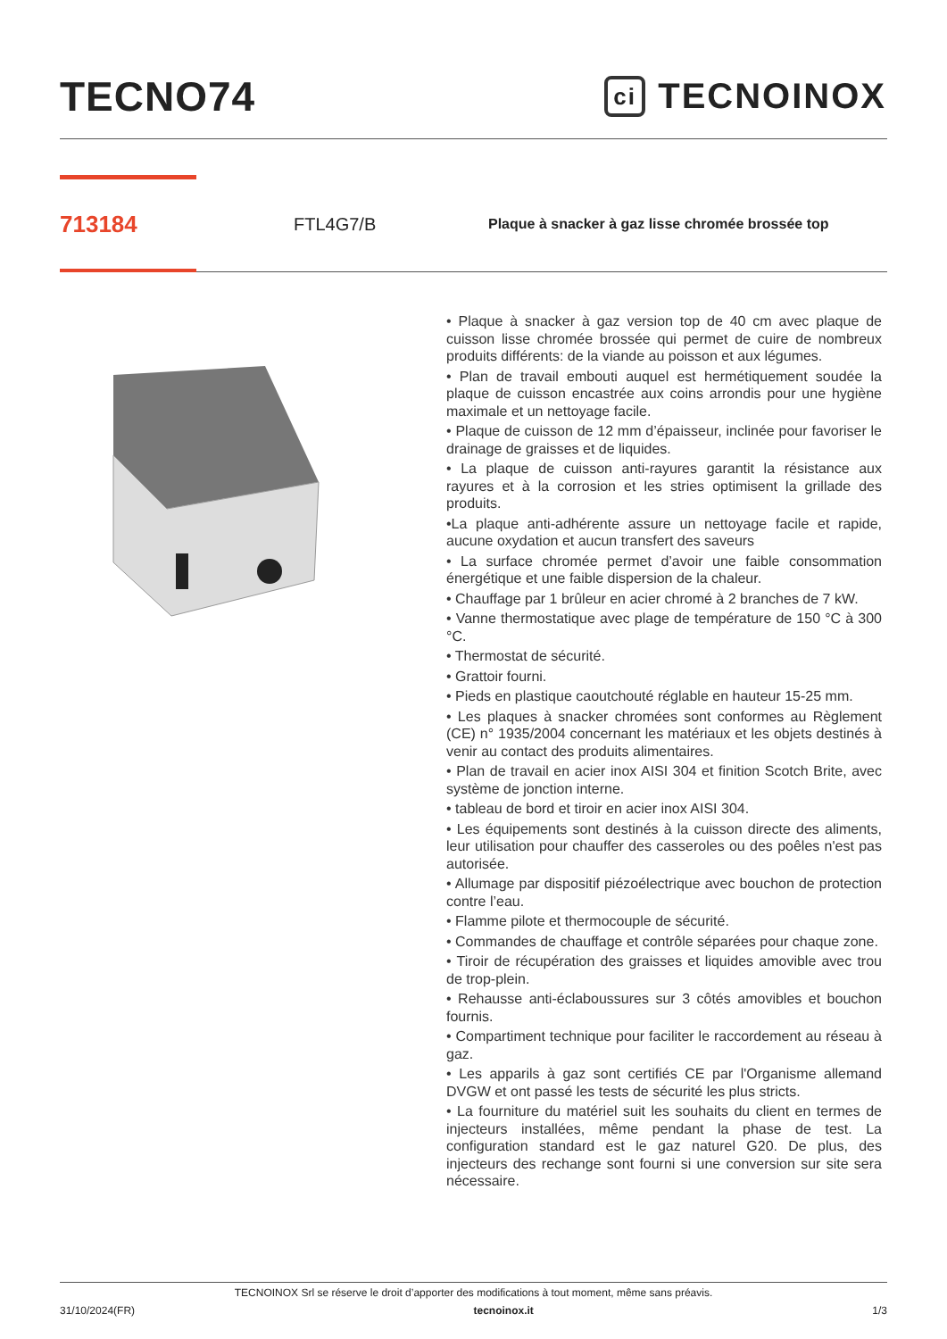TECNO74
ci TECNOINOX
713184
FTL4G7/B
Plaque à snacker à gaz lisse chromée brossée top
• Plaque à snacker à gaz version top de 40 cm avec plaque de cuisson lisse chromée brossée qui permet de cuire de nombreux produits différents: de la viande au poisson et aux légumes.
• Plan de travail embouti auquel est hermétiquement soudée la plaque de cuisson encastrée aux coins arrondis pour une hygiène maximale et un nettoyage facile.
• Plaque de cuisson de 12 mm d’épaisseur, inclinée pour favoriser le drainage de graisses et de liquides.
• La plaque de cuisson anti-rayures garantit la résistance aux rayures et à la corrosion et les stries optimisent la grillade des produits.
•La plaque anti-adhérente assure un nettoyage facile et rapide, aucune oxydation et aucun transfert des saveurs
• La surface chromée permet d’avoir une faible consommation énergétique et une faible dispersion de la chaleur.
• Chauffage par 1 brûleur en acier chromé à 2 branches de 7 kW.
• Vanne thermostatique avec plage de température de 150 °C à 300 °C.
• Thermostat de sécurité.
• Grattoir fourni.
• Pieds en plastique caoutchouté réglable en hauteur 15-25 mm.
• Les plaques à snacker chromées sont conformes au Règlement (CE) n° 1935/2004 concernant les matériaux et les objets destinés à venir au contact des produits alimentaires.
• Plan de travail en acier inox AISI 304 et finition Scotch Brite, avec système de jonction interne.
• tableau de bord et tiroir en acier inox AISI 304.
• Les équipements sont destinés à la cuisson directe des aliments, leur utilisation pour chauffer des casseroles ou des poêles n'est pas autorisée.
• Allumage par dispositif piézoélectrique avec bouchon de protection contre l’eau.
• Flamme pilote et thermocouple de sécurité.
• Commandes de chauffage et contrôle séparées pour chaque zone.
• Tiroir de récupération des graisses et liquides amovible avec trou de trop-plein.
• Rehausse anti-éclaboussures sur 3 côtés amovibles et bouchon fournis.
• Compartiment technique pour faciliter le raccordement au réseau à gaz.
• Les apparils à gaz sont certifiés CE par l'Organisme allemand DVGW et ont passé les tests de sécurité les plus stricts.
• La fourniture du matériel suit les souhaits du client en termes de injecteurs installées, même pendant la phase de test. La configuration standard est le gaz naturel G20. De plus, des injecteurs des rechange sont fourni si une conversion sur site sera nécessaire.
TECNOINOX Srl se réserve le droit d’apporter des modifications à tout moment, même sans préavis.
31/10/2024(FR) tecnoinox.it 1/3